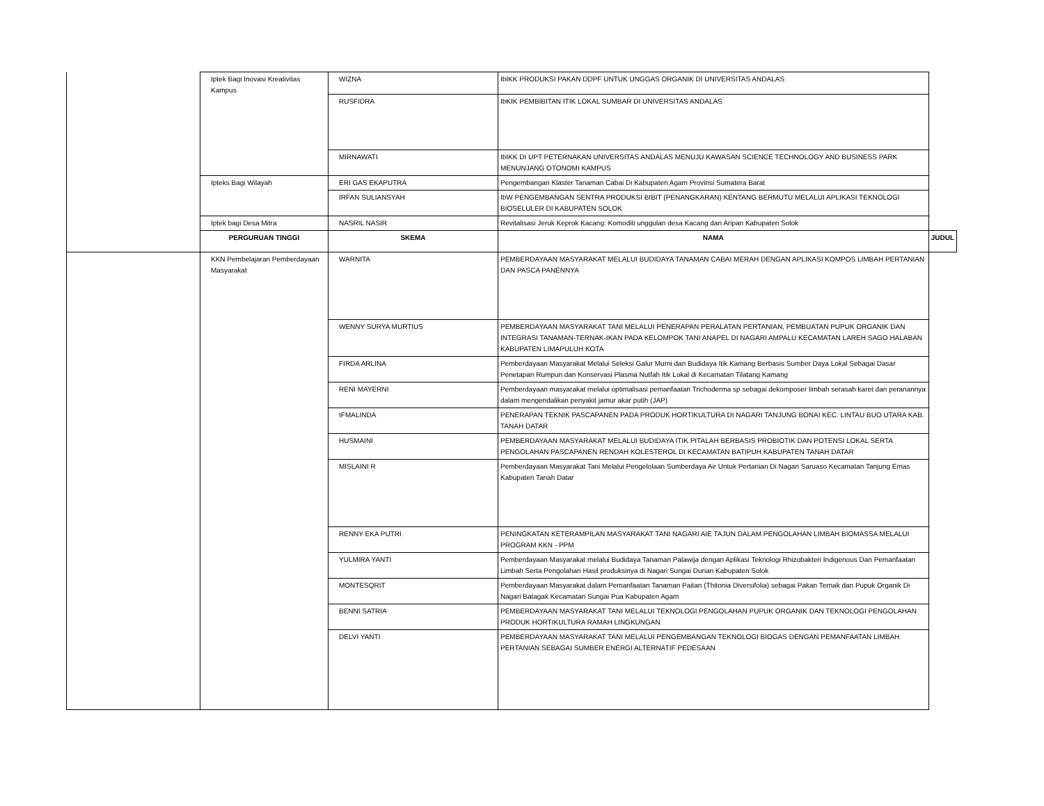| | Iptek Bagi Inovasi Kreativitas Kampus | WIZNA | IbIKK PRODUKSI PAKAN DDPF UNTUK UNGGAS ORGANIK DI UNIVERSITAS ANDALAS | |
| | | RUSFIDRA | IbKIK PEMBIBITAN ITIK LOKAL SUMBAR DI UNIVERSITAS ANDALAS | |
| | | MIRNAWATI | IbIKK DI UPT PETERNAKAN UNIVERSITAS ANDALAS MENUJU KAWASAN SCIENCE TECHNOLOGY AND BUSINESS PARK MENUNJANG OTONOMI KAMPUS | |
| | Ipteks Bagi Wilayah | ERI GAS EKAPUTRA | Pengembangan Klaster Tanaman Cabai Di Kabupaten Agam Provinsi Sumatera Barat | |
| | | IRFAN SULIANSYAH | IbW PENGEMBANGAN SENTRA PRODUKSI BIBIT (PENANGKARAN) KENTANG BERMUTU MELALUI APLIKASI TEKNOLOGI BIOSELULER DI KABUPATEN SOLOK | |
| | Iptek bagi Desa Mitra | NASRIL NASIR | Revitalisasi Jeruk Keprok Kacang: Komoditi unggulan desa Kacang dan Aripan Kabupaten Solok | |
| | PERGURUAN TINGGI | SKEMA | NAMA | JUDUL |
| | KKN Pembelajaran Pemberdayaan Masyarakat | WARNITA | PEMBERDAYAAN MASYARAKAT MELALUI BUDIDAYA TANAMAN CABAI MERAH DENGAN APLIKASI KOMPOS LIMBAH PERTANIAN DAN PASCA PANENNYA | |
| | | WENNY SURYA MURTIUS | PEMBERDAYAAN MASYARAKAT TANI MELALUI PENERAPAN PERALATAN PERTANIAN, PEMBUATAN PUPUK ORGANIK DAN INTEGRASI TANAMAN-TERNAK-IKAN PADA KELOMPOK TANI ANAPEL DI NAGARI AMPALU KECAMATAN LAREH SAGO HALABAN KABUPATEN LIMAPULUH KOTA | |
| | | FIRDA ARLINA | Pemberdayaan Masyarakat Melalui Seleksi Galur Murni dan Budidaya Itik Kamang Berbasis Sumber Daya Lokal Sebagai Dasar Penetapan Rumpun dan Konservasi Plasma Nutfah Itik Lokal di Kecamatan Tilatang Kamang | |
| | | RENI MAYERNI | Pemberdayaan masyarakat melalui optimalisasi pemanfaatan Trichoderma sp sebagai dekomposer limbah serasah karet dan peranannya dalam mengendalikan penyakit jamur akar putih (JAP) | |
| | | IFMALINDA | PENERAPAN TEKNIK PASCAPANEN PADA PRODUK HORTIKULTURA DI NAGARI TANJUNG BONAI KEC. LINTAU BUO UTARA KAB. TANAH DATAR | |
| | | HUSMAINI | PEMBERDAYAAN MASYARAKAT MELALUI BUDIDAYA ITIK PITALAH BERBASIS PROBIOTIK DAN POTENSI LOKAL SERTA PENGOLAHAN PASCAPANEN RENDAH KOLESTEROL DI KECAMATAN BATIPUH KABUPATEN TANAH DATAR | |
| | | MISLAINI R | Pemberdayaan Masyarakat Tani Melalui Pengelolaan Sumberdaya Air Untuk Pertanian Di Nagari Saruaso Kecamatan Tanjung Emas Kabupaten Tanah Datar | |
| | | RENNY EKA PUTRI | PENINGKATAN KETERAMPILAN MASYARAKAT TANI NAGARI AIE TAJUN DALAM PENGOLAHAN LIMBAH BIOMASSA MELALUI PROGRAM KKN - PPM | |
| | | YULMIRA YANTI | Pemberdayaan Masyarakat melalui Budidaya Tanaman Palawija dengan Aplikasi Teknologi Rhizobakteri Indigenous Dan Pemanfaatan Limbah Serta Pengolahan Hasil produksinya di Nagari Sungai Durian Kabupaten Solok | |
| | | MONTESQRIT | Pemberdayaan Masyarakat dalam Pemanfaatan Tanaman Paitan (Thitonia Diversifolia) sebagai Pakan Ternak dan Pupuk Organik Di Nagari Batagak Kecamatan Sungai Pua Kabupaten Agam | |
| | | BENNI SATRIA | PEMBERDAYAAN MASYARAKAT TANI MELALUI TEKNOLOGI PENGOLAHAN PUPUK ORGANIK DAN TEKNOLOGI PENGOLAHAN PRODUK HORTIKULTURA RAMAH LINGKUNGAN | |
| | | DELVI YANTI | PEMBERDAYAAN MASYARAKAT TANI MELALUI PENGEMBANGAN TEKNOLOGI BIOGAS DENGAN PEMANFAATAN LIMBAH PERTANIAN SEBAGAI SUMBER ENERGI ALTERNATIF PEDESAAN | |